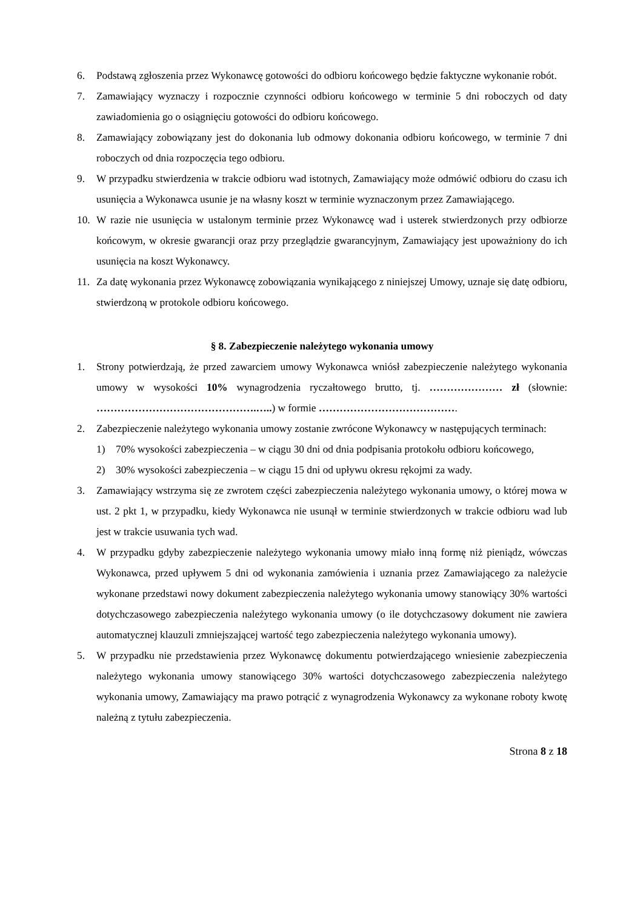6. Podstawą zgłoszenia przez Wykonawcę gotowości do odbioru końcowego będzie faktyczne wykonanie robót.
7. Zamawiający wyznaczy i rozpocznie czynności odbioru końcowego w terminie 5 dni roboczych od daty zawiadomienia go o osiągnięciu gotowości do odbioru końcowego.
8. Zamawiający zobowiązany jest do dokonania lub odmowy dokonania odbioru końcowego, w terminie 7 dni roboczych od dnia rozpoczęcia tego odbioru.
9. W przypadku stwierdzenia w trakcie odbioru wad istotnych, Zamawiający może odmówić odbioru do czasu ich usunięcia a Wykonawca usunie je na własny koszt w terminie wyznaczonym przez Zamawiającego.
10. W razie nie usunięcia w ustalonym terminie przez Wykonawcę wad i usterek stwierdzonych przy odbiorze końcowym, w okresie gwarancji oraz przy przeglądzie gwarancyjnym, Zamawiający jest upoważniony do ich usunięcia na koszt Wykonawcy.
11. Za datę wykonania przez Wykonawcę zobowiązania wynikającego z niniejszej Umowy, uznaje się datę odbioru, stwierdzoną w protokole odbioru końcowego.
§ 8. Zabezpieczenie należytego wykonania umowy
1. Strony potwierdzają, że przed zawarciem umowy Wykonawca wniósł zabezpieczenie należytego wykonania umowy w wysokości 10% wynagrodzenia ryczałtowego brutto, tj. ………………… zł (słownie: ……………………………………….…..) w formie ………………………………….
2. Zabezpieczenie należytego wykonania umowy zostanie zwrócone Wykonawcy w następujących terminach:
1) 70% wysokości zabezpieczenia – w ciągu 30 dni od dnia podpisania protokołu odbioru końcowego,
2) 30% wysokości zabezpieczenia – w ciągu 15 dni od upływu okresu rękojmi za wady.
3. Zamawiający wstrzyma się ze zwrotem części zabezpieczenia należytego wykonania umowy, o której mowa w ust. 2 pkt 1, w przypadku, kiedy Wykonawca nie usunął w terminie stwierdzonych w trakcie odbioru wad lub jest w trakcie usuwania tych wad.
4. W przypadku gdyby zabezpieczenie należytego wykonania umowy miało inną formę niż pieniądz, wówczas Wykonawca, przed upływem 5 dni od wykonania zamówienia i uznania przez Zamawiającego za należycie wykonane przedstawi nowy dokument zabezpieczenia należytego wykonania umowy stanowiący 30% wartości dotychczasowego zabezpieczenia należytego wykonania umowy (o ile dotychczasowy dokument nie zawiera automatycznej klauzuli zmniejszającej wartość tego zabezpieczenia należytego wykonania umowy).
5. W przypadku nie przedstawienia przez Wykonawcę dokumentu potwierdzającego wniesienie zabezpieczenia należytego wykonania umowy stanowiącego 30% wartości dotychczasowego zabezpieczenia należytego wykonania umowy, Zamawiający ma prawo potrącić z wynagrodzenia Wykonawcy za wykonane roboty kwotę należną z tytułu zabezpieczenia.
Strona 8 z 18